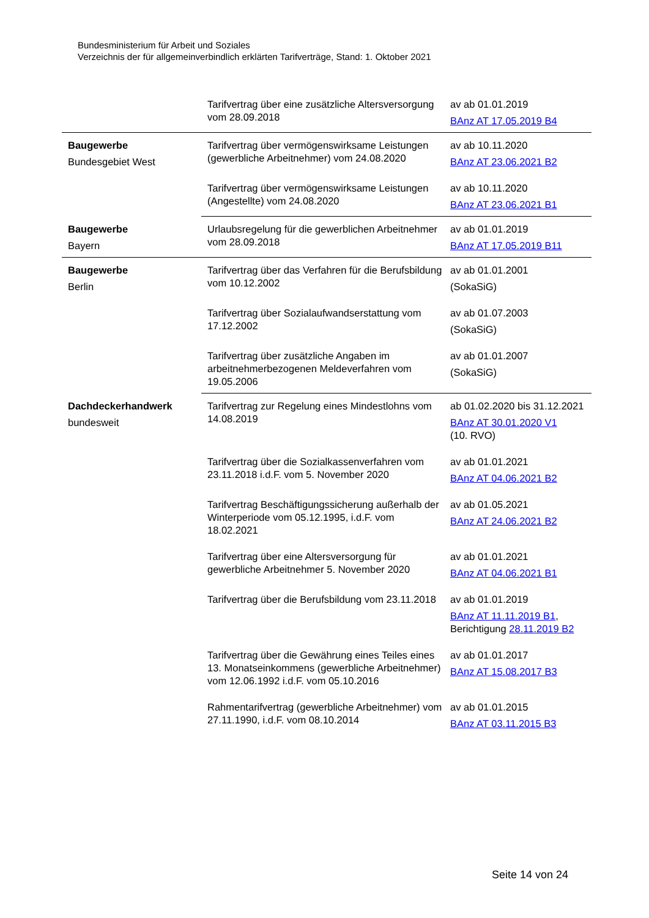Bundesministerium für Arbeit und Soziales
Verzeichnis der für allgemeinverbindlich erklärten Tarifverträge, Stand: 1. Oktober 2021
| | Tarifvertrag über eine zusätzliche Altersversorgung vom 28.09.2018 | av ab 01.01.2019 BAnz AT 17.05.2019 B4 |
| Baugewerbe Bundesgebiet West | Tarifvertrag über vermögenswirksame Leistungen (gewerbliche Arbeitnehmer) vom 24.08.2020 | av ab 10.11.2020 BAnz AT 23.06.2021 B2 |
| | Tarifvertrag über vermögenswirksame Leistungen (Angestellte) vom 24.08.2020 | av ab 10.11.2020 BAnz AT 23.06.2021 B1 |
| Baugewerbe Bayern | Urlaubsregelung für die gewerblichen Arbeitnehmer vom 28.09.2018 | av ab 01.01.2019 BAnz AT 17.05.2019 B11 |
| Baugewerbe Berlin | Tarifvertrag über das Verfahren für die Berufsbildung vom 10.12.2002 | av ab 01.01.2001 (SokaSiG) |
| | Tarifvertrag über Sozialaufwandserstattung vom 17.12.2002 | av ab 01.07.2003 (SokaSiG) |
| | Tarifvertrag über zusätzliche Angaben im arbeitnehmerbezogenen Meldeverfahren vom 19.05.2006 | av ab 01.01.2007 (SokaSiG) |
| Dachdeckerhandwerk bundesweit | Tarifvertrag zur Regelung eines Mindestlohns vom 14.08.2019 | ab 01.02.2020 bis 31.12.2021 BAnz AT 30.01.2020 V1 (10. RVO) |
| | Tarifvertrag über die Sozialkassenverfahren vom 23.11.2018 i.d.F. vom 5. November 2020 | av ab 01.01.2021 BAnz AT 04.06.2021 B2 |
| | Tarifvertrag Beschäftigungssicherung außerhalb der Winterperiode vom 05.12.1995, i.d.F. vom 18.02.2021 | av ab 01.05.2021 BAnz AT 24.06.2021 B2 |
| | Tarifvertrag über eine Altersversorgung für gewerbliche Arbeitnehmer 5. November 2020 | av ab 01.01.2021 BAnz AT 04.06.2021 B1 |
| | Tarifvertrag über die Berufsbildung vom 23.11.2018 | av ab 01.01.2019 BAnz AT 11.11.2019 B1 , Berichtigung 28.11.2019 B2 |
| | Tarifvertrag über die Gewährung eines Teiles eines 13. Monatseinkommens (gewerbliche Arbeitnehmer) vom 12.06.1992 i.d.F. vom 05.10.2016 | av ab 01.01.2017 BAnz AT 15.08.2017 B3 |
| | Rahmentarifvertrag (gewerbliche Arbeitnehmer) vom 27.11.1990, i.d.F. vom 08.10.2014 | av ab 01.01.2015 BAnz AT 03.11.2015 B3 |
Seite 14 von 24